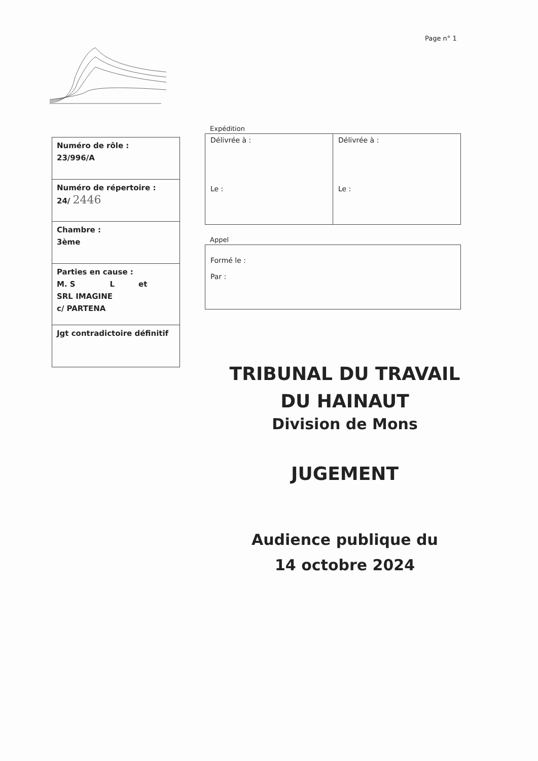Page n° 1
| Numéro de rôle : 23/996/A |
| Numéro de répertoire : 24/ 2446 |
| Chambre : 3ème |
| Parties en cause : M. S L et SRL IMAGINE c/ PARTENA |
| Jgt contradictoire définitif |
Expédition
| Délivrée à : Le : | Délivrée à : Le : |
Appel
| Formé le : Par : |
TRIBUNAL DU TRAVAIL
DU HAINAUT
Division de Mons
JUGEMENT
Audience publique du
14 octobre 2024